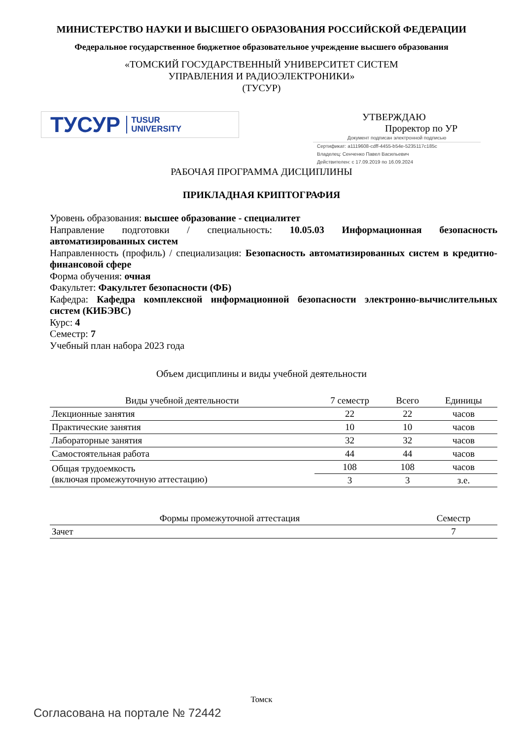МИНИСТЕРСТВО НАУКИ И ВЫСШЕГО ОБРАЗОВАНИЯ РОССИЙСКОЙ ФЕДЕРАЦИИ
Федеральное государственное бюджетное образовательное учреждение высшего образования
«ТОМСКИЙ ГОСУДАРСТВЕННЫЙ УНИВЕРСИТЕТ СИСТЕМ
УПРАВЛЕНИЯ И РАДИОЭЛЕКТРОНИКИ»
(ТУСУР)
ТУСУР TUSUR
UNIVERSITY
УТВЕРЖДАЮ
Проректор по УР
Документ подписан электронной подписью
Сертификат: a1119608-cdff-4455-b54e-5235117c185c
Владелец: Сенченко Павел Васильевич
Действителен: с 17.09.2019 по 16.09.2024
РАБОЧАЯ ПРОГРАММА ДИСЦИПЛИНЫ
ПРИКЛАДНАЯ КРИПТОГРАФИЯ
Уровень образования: высшее образование - специалитет
Направление подготовки / специальность: 10.05.03 Информационная безопасность автоматизированных систем
Направленность (профиль) / специализация: Безопасность автоматизированных систем в кредитно-финансовой сфере
Форма обучения: очная
Факультет: Факультет безопасности (ФБ)
Кафедра: Кафедра комплексной информационной безопасности электронно-вычислительных систем (КИБЭВС)
Курс: 4
Семестр: 7
Учебный план набора 2023 года
Объем дисциплины и виды учебной деятельности
| Виды учебной деятельности | 7 семестр | Всего | Единицы |
| --- | --- | --- | --- |
| Лекционные занятия | 22 | 22 | часов |
| Практические занятия | 10 | 10 | часов |
| Лабораторные занятия | 32 | 32 | часов |
| Самостоятельная работа | 44 | 44 | часов |
| Общая трудоемкость (включая промежуточную аттестацию) | 108 | 108 | часов |
| | 3 | 3 | з.е. |
| Формы промежуточной аттестация | Семестр |
| --- | --- |
| Зачет | 7 |
Томск
Согласована на портале № 72442